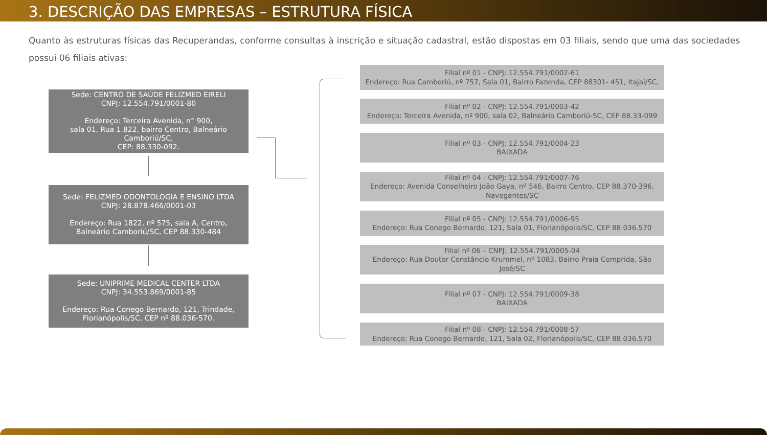3. DESCRIÇÃO DAS EMPRESAS – ESTRUTURA FÍSICA
Quanto às estruturas físicas das Recuperandas, conforme consultas à inscrição e situação cadastral, estão dispostas em 03 filiais, sendo que uma das sociedades possui 06 filiais ativas:
Sede: CENTRO DE SAÚDE FELIZMED EIRELI
CNPJ: 12.554.791/0001-80
Endereço: Terceira Avenida, n° 900,
sala 01, Rua 1.822, bairro Centro, Balneário Camboriú/SC,
CEP: 88.330-092.
Sede: FELIZMED ODONTOLOGIA E ENSINO LTDA
CNPJ: 28.878.466/0001-03
Endereço: Rua 1822, nº 575, sala A, Centro,
Balneário Camboriú/SC, CEP 88.330-484
Sede: UNIPRIME MEDICAL CENTER LTDA
CNPJ: 34.553.869/0001-85
Endereço: Rua Conego Bernardo, 121, Trindade,
Florianópolis/SC, CEP nº 88.036-570.
Filial nº 01 - CNPJ: 12.554.791/0002-61
Endereço: Rua Camboriú, nº 757, Sala 01, Bairro Fazenda, CEP 88301- 451, Itajaí/SC,
Filial nº 02 - CNPJ: 12.554.791/0003-42
Endereço: Terceira Avenida, nº 900, sala 02, Balneário Camboriú-SC, CEP 88.33-099
Filial nº 03 - CNPJ: 12.554.791/0004-23
BAIXADA
Filial nº 04 - CNPJ: 12.554.791/0007-76
Endereço: Avenida Conselheiro João Gaya, nº 546, Bairro Centro, CEP 88.370-396, Navegantes/SC
Filial nº 05 - CNPJ: 12.554.791/0006-95
Endereço: Rua Conego Bernardo, 121, Sala 01, Florianópolis/SC, CEP 88.036.570
Filial nº 06 – CNPJ: 12.554.791/0005-04
Endereço: Rua Doutor Constâncio Krummel, nº 1083, Bairro Praia Comprida, São José/SC
Filial nº 07 - CNPJ: 12.554.791/0009-38
BAIXADA
Filial nº 08 - CNPJ: 12.554.791/0008-57
Endereço: Rua Conego Bernardo, 121, Sala 02, Florianópolis/SC, CEP 88.036.570